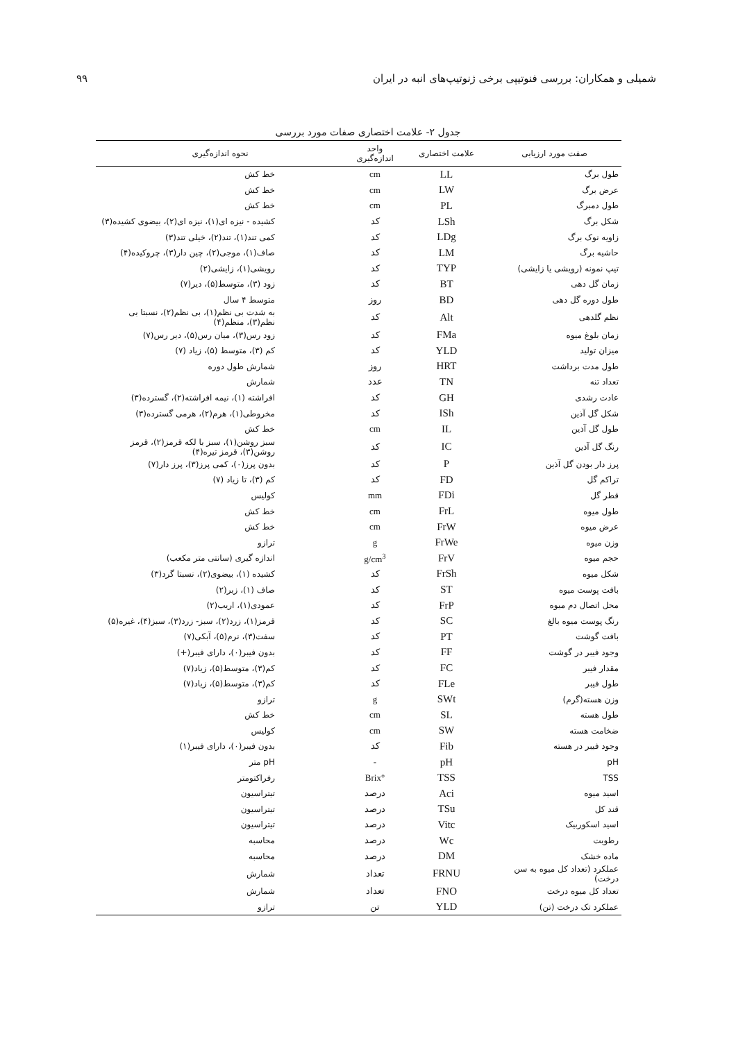شمیلی و همکاران: بررسی فنوتیپی برخی ژنوتیپ‌های انبه در ایران ۹۹
جدول ۲- علامت اختصاری صفات مورد بررسی
| صفت مورد ارزیابی | علامت اختصاری | واحد اندازه‌گیری | نحوه اندازه‌گیری |
| --- | --- | --- | --- |
| طول برگ | LL | cm | خط کش |
| عرض برگ | LW | cm | خط کش |
| طول دمبرگ | PL | cm | خط کش |
| شکل برگ | LSh | کد | کشیده - نیزه ای(۱)، نیزه ای(۲)، بیضوی کشیده(۳) |
| زاویه نوک برگ | LDg | کد | کمی تند(۱)، تند(۲)، خیلی تند(۳) |
| حاشیه برگ | LM | کد | صاف(۱)، موجی(۲)، چین دار(۳)، چروکیده(۴) |
| تیپ نمونه (رویشی یا زایشی) | TYP | کد | رویشی(۱)، زایشی(۲) |
| زمان گل دهی | BT | کد | زود (۳)، متوسط(۵)، دیر(۷) |
| طول دوره گل دهی | BD | روز | متوسط ۴ سال |
| نظم گلدهی | Alt | کد | به شدت بی نظم(۱)، بی نظم(۲)، نسبتا بی نظم(۳)، منظم(۴) |
| زمان بلوغ میوه | FMa | کد | زود رس(۳)، میان رس(۵)، دیر رس(۷) |
| میزان تولید | YLD | کد | کم (۳)، متوسط (۵)، زیاد (۷) |
| طول مدت برداشت | HRT | روز | شمارش طول دوره |
| تعداد تنه | TN | عدد | شمارش |
| عادت رشدی | GH | کد | افراشته (۱)، نیمه افراشته(۲)، گسترده(۳) |
| شکل گل آذین | ISh | کد | مخروطی(۱)، هرم(۲)، هرمی گسترده(۳) |
| طول گل آذین | IL | cm | خط کش |
| رنگ گل آذین | IC | کد | سبز روشن(۱)، سبز با لکه قرمز(۲)، قرمز روشن(۳)، قرمز تیره(۴) |
| پرز دار بودن گل آذین | P | کد | بدون پرز(۰)، کمی پرز(۳)، پرز دار(۷) |
| تراکم گل | FD | کد | کم (۳)، تا زیاد (۷) |
| قطر گل | FDi | mm | کولیس |
| طول میوه | FrL | cm | خط کش |
| عرض میوه | FrW | cm | خط کش |
| وزن میوه | FrWe | g | ترازو |
| حجم میوه | FrV | g/cm<sup>3</sup> | اندازه گیری (سانتی متر مکعب) |
| شکل میوه | FrSh | کد | کشیده (۱)، بیضوی(۲)، نسبتا گرد(۳) |
| بافت پوست میوه | ST | کد | صاف (۱)، زبر(۲) |
| محل اتصال دم میوه | FrP | کد | عمودی(۱)، اریب(۲) |
| رنگ پوست میوه بالغ | SC | کد | قرمز(۱)، زرد(۲)، سبز- زرد(۳)، سبز(۴)، غیره(۵) |
| بافت گوشت | PT | کد | سفت(۳)، نرم(۵)، آبکی(۷) |
| وجود فیبر در گوشت | FF | کد | بدون فیبر(۰)، دارای فیبر(+) |
| مقدار فیبر | FC | کد | کم(۳)، متوسط(۵)، زیاد(۷) |
| طول فیبر | FLe | کد | کم(۳)، متوسط(۵)، زیاد(۷) |
| وزن هسته(گرم) | SWt | g | ترازو |
| طول هسته | SL | cm | خط کش |
| ضخامت هسته | SW | cm | کولیس |
| وجود فیبر در هسته | Fib | کد | بدون فیبر(۰)، دارای فیبر(۱) |
| pH | pH | - | pH متر |
| TSS | TSS | °Brix | رفراکتومتر |
| اسید میوه | Aci | درصد | تیتراسیون |
| قند کل | TSu | درصد | تیتراسیون |
| اسید اسکوربیک | Vitc | درصد | تیتراسیون |
| رطوبت | Wc | درصد | محاسبه |
| ماده خشک | DM | درصد | محاسبه |
| عملکرد (تعداد کل میوه به سن درخت) | FRNU | تعداد | شمارش |
| تعداد کل میوه درخت | FNO | تعداد | شمارش |
| عملکرد تک درخت (تن) | YLD | تن | ترازو |